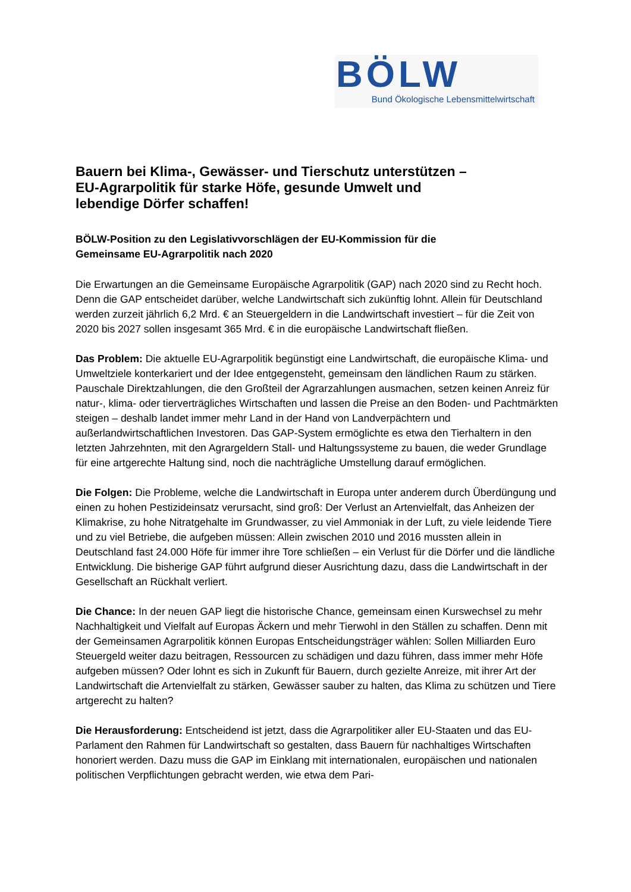BÖLW
Bund Ökologische Lebensmittelwirtschaft
Bauern bei Klima-, Gewässer- und Tierschutz unterstützen –
EU-Agrarpolitik für starke Höfe, gesunde Umwelt und
lebendige Dörfer schaffen!
BÖLW-Position zu den Legislativvorschlägen der EU-Kommission für die
Gemeinsame EU-Agrarpolitik nach 2020
Die Erwartungen an die Gemeinsame Europäische Agrarpolitik (GAP) nach 2020 sind zu Recht hoch. Denn die GAP entscheidet darüber, welche Landwirtschaft sich zukünftig lohnt. Allein für Deutschland werden zurzeit jährlich 6,2 Mrd. € an Steuergeldern in die Landwirtschaft investiert – für die Zeit von 2020 bis 2027 sollen insgesamt 365 Mrd. € in die europäische Landwirtschaft fließen.
Das Problem: Die aktuelle EU-Agrarpolitik begünstigt eine Landwirtschaft, die europäische Klima- und Umweltziele konterkariert und der Idee entgegensteht, gemeinsam den ländlichen Raum zu stärken. Pauschale Direktzahlungen, die den Großteil der Agrarzahlungen ausmachen, setzen keinen Anreiz für natur-, klima- oder tierverträgliches Wirtschaften und lassen die Preise an den Boden- und Pachtmärkten steigen – deshalb landet immer mehr Land in der Hand von Landverpächtern und außerlandwirtschaftlichen Investoren. Das GAP-System ermöglichte es etwa den Tierhaltern in den letzten Jahrzehnten, mit den Agrargeldern Stall- und Haltungssysteme zu bauen, die weder Grundlage für eine artgerechte Haltung sind, noch die nachträgliche Umstellung darauf ermöglichen.
Die Folgen: Die Probleme, welche die Landwirtschaft in Europa unter anderem durch Überdüngung und einen zu hohen Pestizideinsatz verursacht, sind groß: Der Verlust an Artenvielfalt, das Anheizen der Klimakrise, zu hohe Nitratgehalte im Grundwasser, zu viel Ammoniak in der Luft, zu viele leidende Tiere und zu viel Betriebe, die aufgeben müssen: Allein zwischen 2010 und 2016 mussten allein in Deutschland fast 24.000 Höfe für immer ihre Tore schließen – ein Verlust für die Dörfer und die ländliche Entwicklung. Die bisherige GAP führt aufgrund dieser Ausrichtung dazu, dass die Landwirtschaft in der Gesellschaft an Rückhalt verliert.
Die Chance: In der neuen GAP liegt die historische Chance, gemeinsam einen Kurswechsel zu mehr Nachhaltigkeit und Vielfalt auf Europas Äckern und mehr Tierwohl in den Ställen zu schaffen. Denn mit der Gemeinsamen Agrarpolitik können Europas Entscheidungsträger wählen: Sollen Milliarden Euro Steuergeld weiter dazu beitragen, Ressourcen zu schädigen und dazu führen, dass immer mehr Höfe aufgeben müssen? Oder lohnt es sich in Zukunft für Bauern, durch gezielte Anreize, mit ihrer Art der Landwirtschaft die Artenvielfalt zu stärken, Gewässer sauber zu halten, das Klima zu schützen und Tiere artgerecht zu halten?
Die Herausforderung: Entscheidend ist jetzt, dass die Agrarpolitiker aller EU-Staaten und das EU-Parlament den Rahmen für Landwirtschaft so gestalten, dass Bauern für nachhaltiges Wirtschaften honoriert werden. Dazu muss die GAP im Einklang mit internationalen, europäischen und nationalen politischen Verpflichtungen gebracht werden, wie etwa dem Pari-